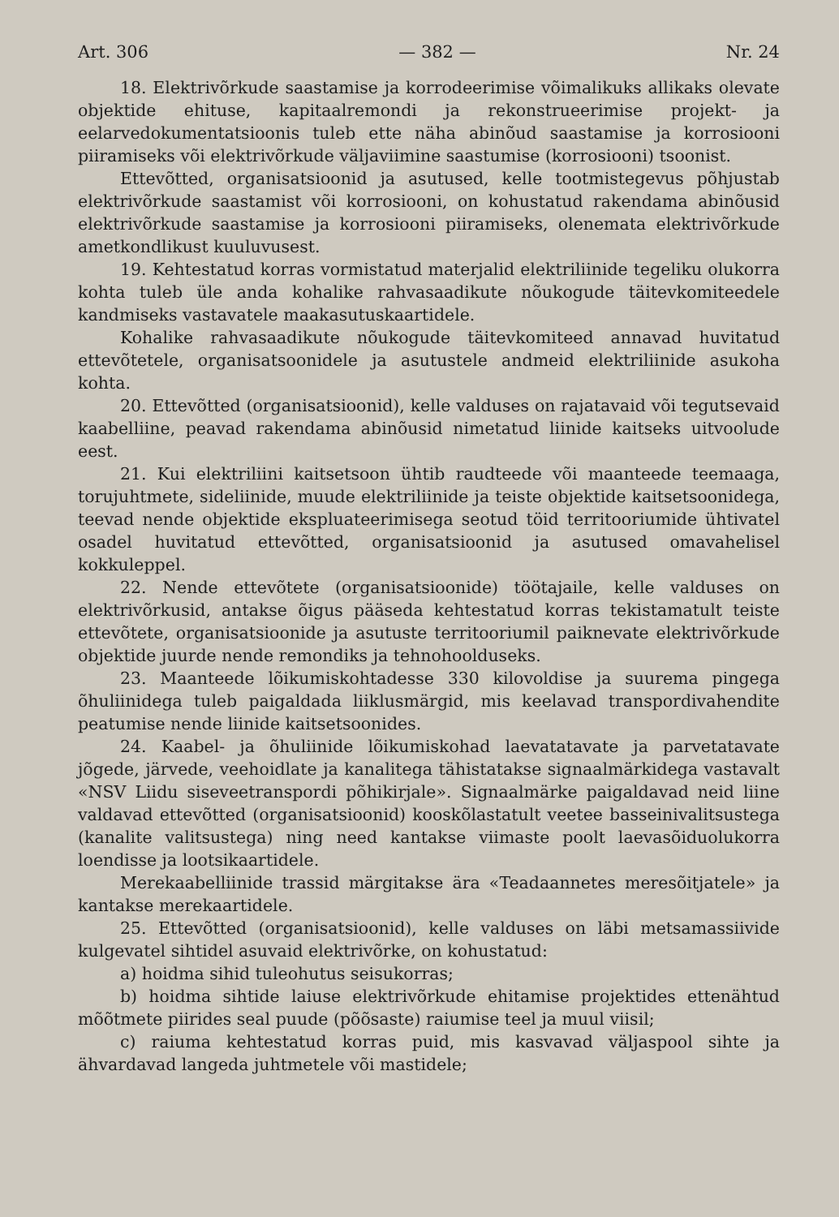Art. 306 — 382 — Nr. 24
18. Elektrivõrkude saastamise ja korrodeerimise võimalikuks allikaks olevate objektide ehituse, kapitaalremondi ja rekonstrueerimise projekt- ja eelarvedokumentatsioonis tuleb ette näha abinõud saastamise ja korrosiooni piiramiseks või elektrivõrkude väljaviimine saastumise (korrosiooni) tsoonist.
Ettevõtted, organisatsioonid ja asutused, kelle tootmistegevus põhjustab elektrivõrkude saastamist või korrosiooni, on kohustatud rakendama abinõusid elektrivõrkude saastamise ja korrosiooni piiramiseks, olenemata elektrivõrkude ametkondlikust kuuluvusest.
19. Kehtestatud korras vormistatud materjalid elektriliinide tegeliku olukorra kohta tuleb üle anda kohalike rahvasaadikute nõukogude täitevkomiteedele kandmiseks vastavatele maakasutuskaartidele.
Kohalike rahvasaadikute nõukogude täitevkomiteed annavad huvitatud ettevõtetele, organisatsoonidele ja asutustele andmeid elektriliinide asukoha kohta.
20. Ettevõtted (organisatsioonid), kelle valduses on rajatavaid või tegutsevaid kaabelliine, peavad rakendama abinõusid nimetatud liinide kaitseks uitvoolude eest.
21. Kui elektriliini kaitsetsoon ühtib raudteede või maanteede teemaaga, torujuhtmete, sideliinide, muude elektriliinide ja teiste objektide kaitsetsoonidega, teevad nende objektide ekspluateerimisega seotud töid territooriumide ühtivatel osadel huvitatud ettevõtted, organisatsioonid ja asutused omavahelisel kokkuleppel.
22. Nende ettevõtete (organisatsioonide) töötajaile, kelle valduses on elektrivõrkusid, antakse õigus pääseda kehtestatud korras tekistamatult teiste ettevõtete, organisatsioonide ja asutuste territooriumil paiknevate elektrivõrkude objektide juurde nende remondiks ja tehnohoolduseks.
23. Maanteede lõikumiskohtadesse 330 kilovoldise ja suurema pingega õhuliinidega tuleb paigaldada liiklusmärgid, mis keelavad transpordivahendite peatumise nende liinide kaitsetsoonides.
24. Kaabel- ja õhuliinide lõikumiskohad laevatatavate ja parvetatavate jõgede, järvede, veehoidlate ja kanalitega tähistatakse signaalmärkidega vastavalt «NSV Liidu siseveetranspordi põhikirjale». Signaalmärke paigaldavad neid liine valdavad ettevõtted (organisatsioonid) kooskõlastatult veetee basseinivalitsustega (kanalite valitsustega) ning need kantakse viimaste poolt laevasõiduolukorra loendisse ja lootsikaartidele.
Merekaabelliinide trassid märgitakse ära «Teadaannetes meresõitjatele» ja kantakse merekaartidele.
25. Ettevõtted (organisatsioonid), kelle valduses on läbi metsamassiivide kulgevatel sihtidel asuvaid elektrivõrke, on kohustatud:
a) hoidma sihid tuleohutus seisukorras;
b) hoidma sihtide laiuse elektrivõrkude ehitamise projektides ettenähtud mõõtmete piirides seal puude (põõsaste) raiumise teel ja muul viisil;
c) raiuma kehtestatud korras puid, mis kasvavad väljaspool sihte ja ähvardavad langeda juhtmetele või mastidele;